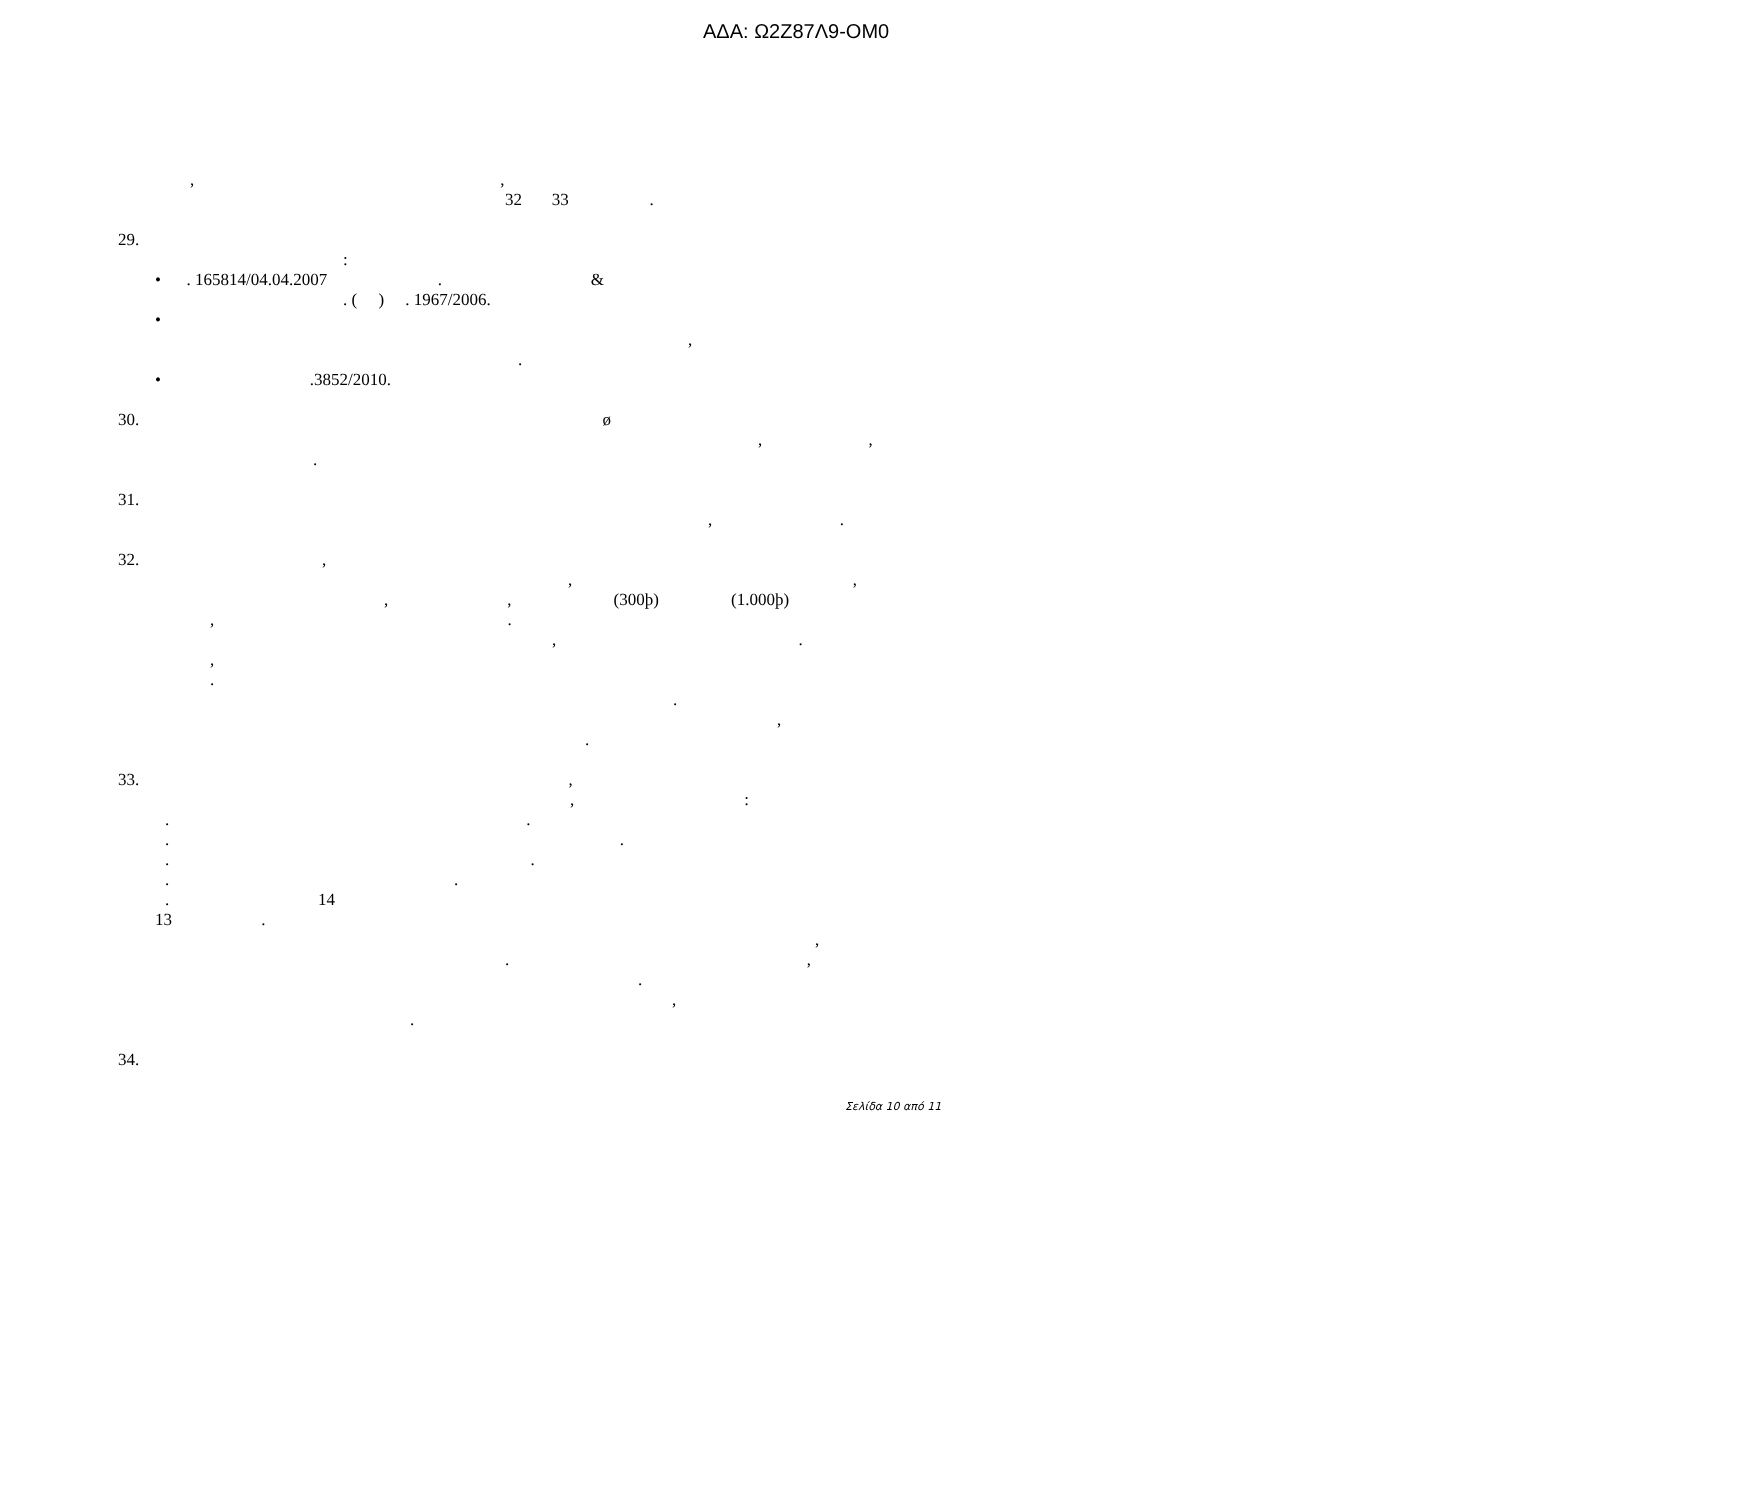ΑΔΑ: Ω2Ζ87Λ9-ΟΜ0
, ,
32 33 .
29.
:
• . 165814/04.04.2007 . &
. ( ) . 1967/2006.
•
,
.
• .3852/2010.
30. ø
, ,
.
31.
, .
32. ,
, ,
, , (300þ) (1.000þ)
, .
, .
,
.
.
,
.
33. ,
, :
. .
. .
. .
. .
. 14
13 .
,
. ,
.
,
.
34.
Σελίδα 10 από 11